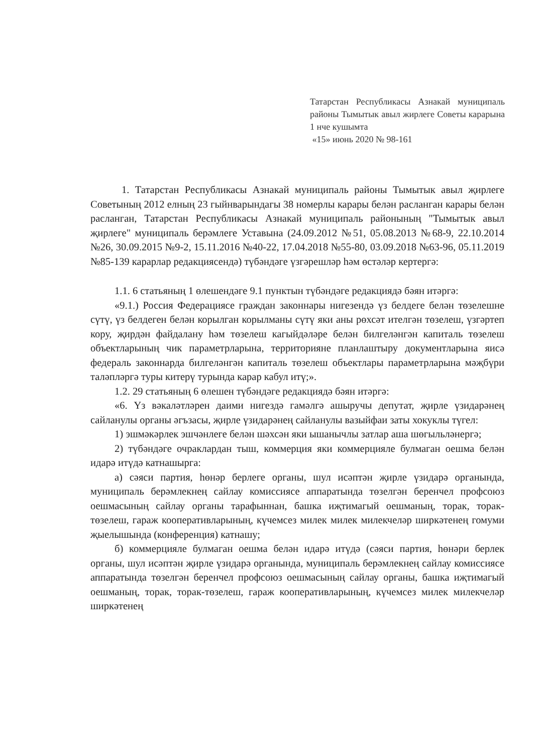Татарстан Республикасы Азнакай муниципаль районы Тымытык авыл жирлеге Советы карарына 1 нче кушымта
«15» июнь 2020 № 98-161
1. Татарстан Республикасы Азнакай муниципаль районы Тымытык авыл җирлеге Советының 2012 елның 23 гыйнварындагы 38 номерлы карары белән расланган карары белән расланган, Татарстан Республикасы Азнакай муниципаль районының "Тымытык авыл җирлеге" муниципаль берәмлеге Уставына (24.09.2012 №51, 05.08.2013 №68-9, 22.10.2014 №26, 30.09.2015 №9-2, 15.11.2016 №40-22, 17.04.2018 №55-80, 03.09.2018 №63-96, 05.11.2019 №85-139 карарлар редакциясендә) түбәндәге үзгәрешләр һәм өстәләр кертергә:
1.1. 6 статьяның 1 өлешендәге 9.1 пунктын түбәндәге редакциядә бәян итәргә:
«9.1.) Россия Федерациясе граждан законнары нигезендә үз белдеге белән төзелешне сүтү, үз белдеген белән корылган корылманы сүтү яки аны рөхсәт ителгән төзелеш, үзгәртеп кору, җирдән файдалану һәм төзелеш кагыйдәләре белән билгеләнгән капиталь төзелеш объектларының чик параметрларына, территорияне планлаштыру документларына яисә федераль законнарда билгеләнгән капиталь төзелеш объектлары параметрларына мәҗбүри таләпләргә туры китерү турында карар кабул итү;».
1.2. 29 статьяның 6 өлешен түбәндәге редакциядә бәян итәргә:
«6. Үз вәкаләтләрен даими нигездә гамәлгә ашыручы депутат, җирле үзидарәнең сайланулы органы әгъзасы, җирле үзидарәнең сайланулы вазыйфаи заты хокуклы түгел:
1) эшмәкәрлек эшчәнлеге белән шәхсән яки ышанычлы затлар аша шөгыльләнергә;
2) түбәндәге очраклардан тыш, коммерция яки коммерцияле булмаган оешма белән идарә итүдә катнашырга:
а) сәяси партия, һөнәр берлеге органы, шул исәптән җирле үзидарә органында, муниципаль берәмлекнең сайлау комиссиясе аппаратында төзелгән беренчел профсоюз оешмасының сайлау органы тарафыннан, башка иҗтимагый оешманың, торак, торак-төзелеш, гараж кооперативларының, күчемсез милек милек милекчеләр ширкәтенең гомуми җыелышында (конференция) катнашу;
б) коммерцияле булмаган оешма белән идарә итүдә (сәяси партия, һөнәри берлек органы, шул исәптән җирле үзидарә органында, муниципаль берәмлекнең сайлау комиссиясе аппаратында төзелгән беренчел профсоюз оешмасының сайлау органы, башка иҗтимагый оешманың, торак, торак-төзелеш, гараж кооперативларының, күчемсез милек милекчеләр ширкәтенең